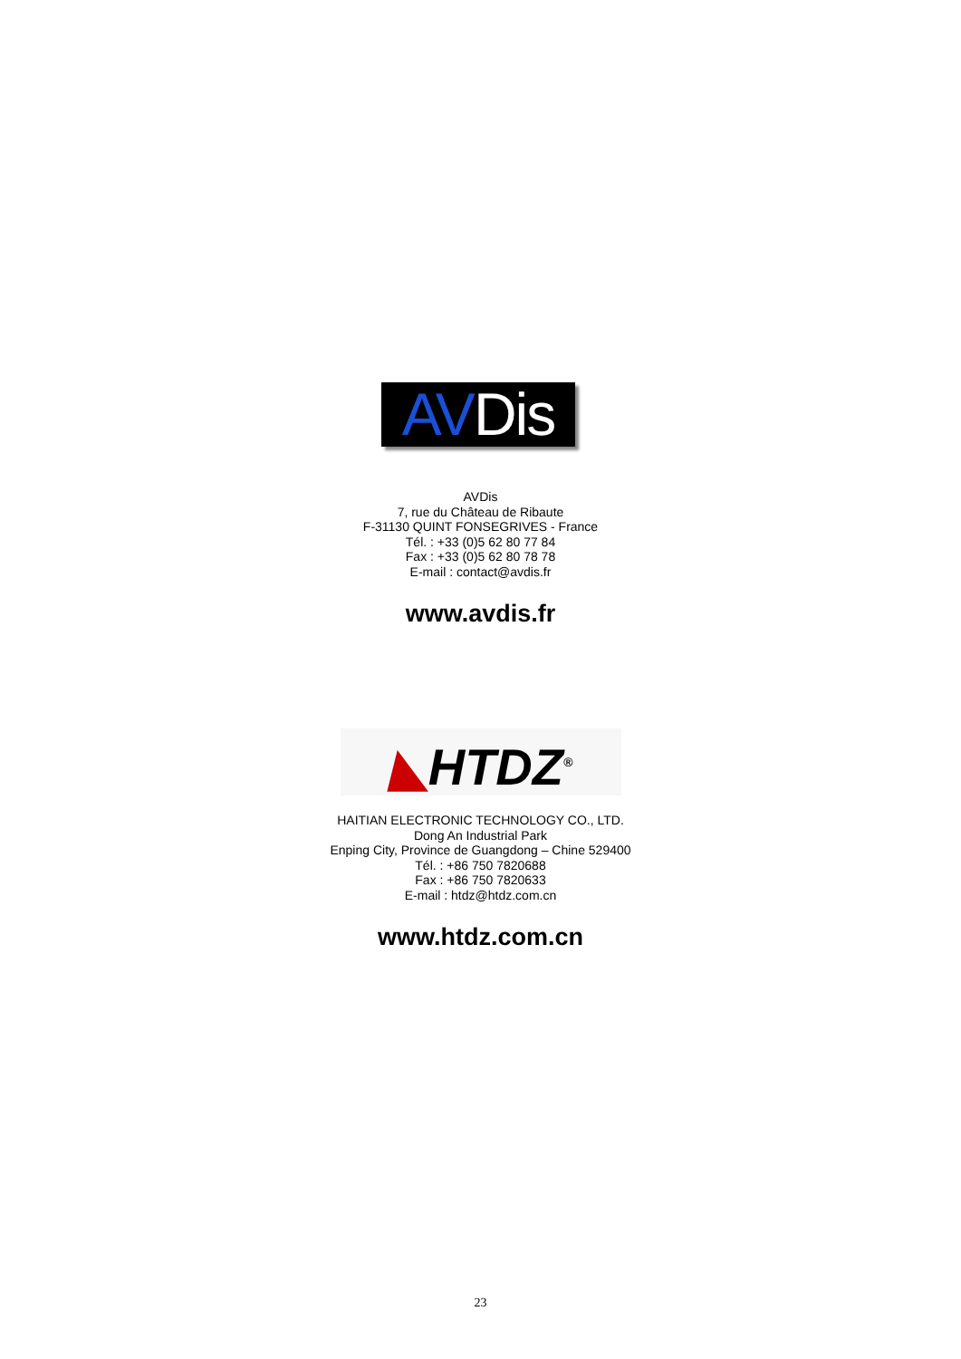AV Dis
AVDis
7, rue du Château de Ribaute
F-31130 QUINT FONSEGRIVES - France
Tél. : +33 (0)5 62 80 77 84
Fax : +33 (0)5 62 80 78 78
E-mail : contact@avdis.fr
www.avdis.fr
◣HTDZ<sup>®</sup>
HAITIAN ELECTRONIC TECHNOLOGY CO., LTD.
Dong An Industrial Park
Enping City, Province de Guangdong – Chine 529400
Tél. : +86 750 7820688
Fax : +86 750 7820633
E-mail : htdz@htdz.com.cn
www.htdz.com.cn
23